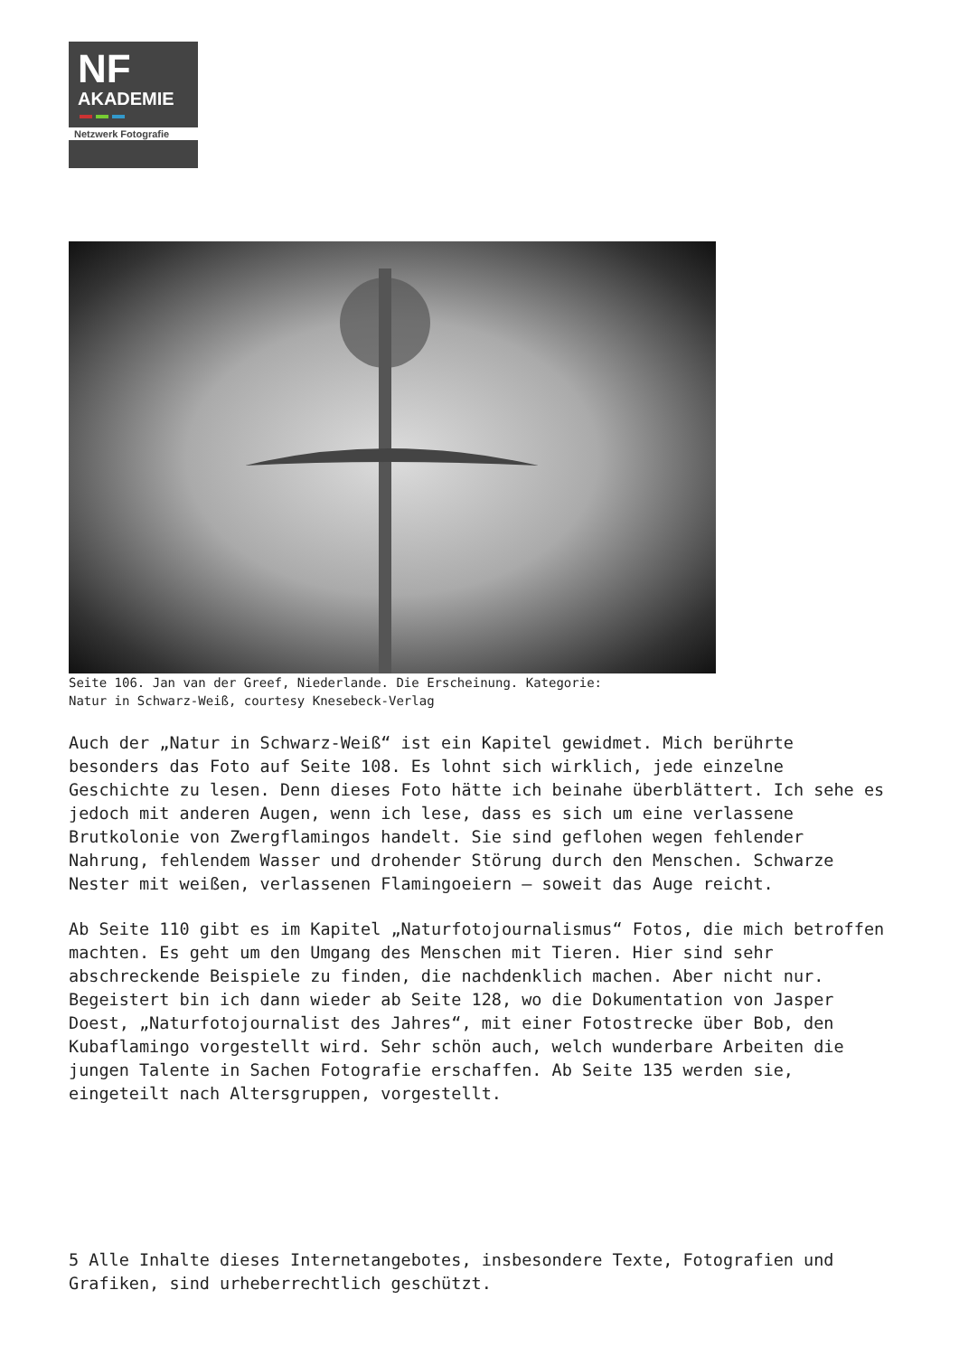NF
AKADEMIE
Netzwerk Fotografie
Seite 106. Jan van der Greef, Niederlande. Die Erscheinung. Kategorie:
Natur in Schwarz-Weiß, courtesy Knesebeck-Verlag
Auch der „Natur in Schwarz-Weiß“ ist ein Kapitel gewidmet. Mich berührte besonders das Foto auf Seite 108. Es lohnt sich wirklich, jede einzelne Geschichte zu lesen. Denn dieses Foto hätte ich beinahe überblättert. Ich sehe es jedoch mit anderen Augen, wenn ich lese, dass es sich um eine verlassene Brutkolonie von Zwergflamingos handelt. Sie sind geflohen wegen fehlender Nahrung, fehlendem Wasser und drohender Störung durch den Menschen. Schwarze Nester mit weißen, verlassenen Flamingoeiern – soweit das Auge reicht.
Ab Seite 110 gibt es im Kapitel „Naturfotojournalismus“ Fotos, die mich betroffen machten. Es geht um den Umgang des Menschen mit Tieren. Hier sind sehr abschreckende Beispiele zu finden, die nachdenklich machen. Aber nicht nur. Begeistert bin ich dann wieder ab Seite 128, wo die Dokumentation von Jasper Doest, „Naturfotojournalist des Jahres“, mit einer Fotostrecke über Bob, den Kubaflamingo vorgestellt wird. Sehr schön auch, welch wunderbare Arbeiten die jungen Talente in Sachen Fotografie erschaffen. Ab Seite 135 werden sie, eingeteilt nach Altersgruppen, vorgestellt.
5 Alle Inhalte dieses Internetangebotes, insbesondere Texte, Fotografien und Grafiken, sind urheberrechtlich geschützt.